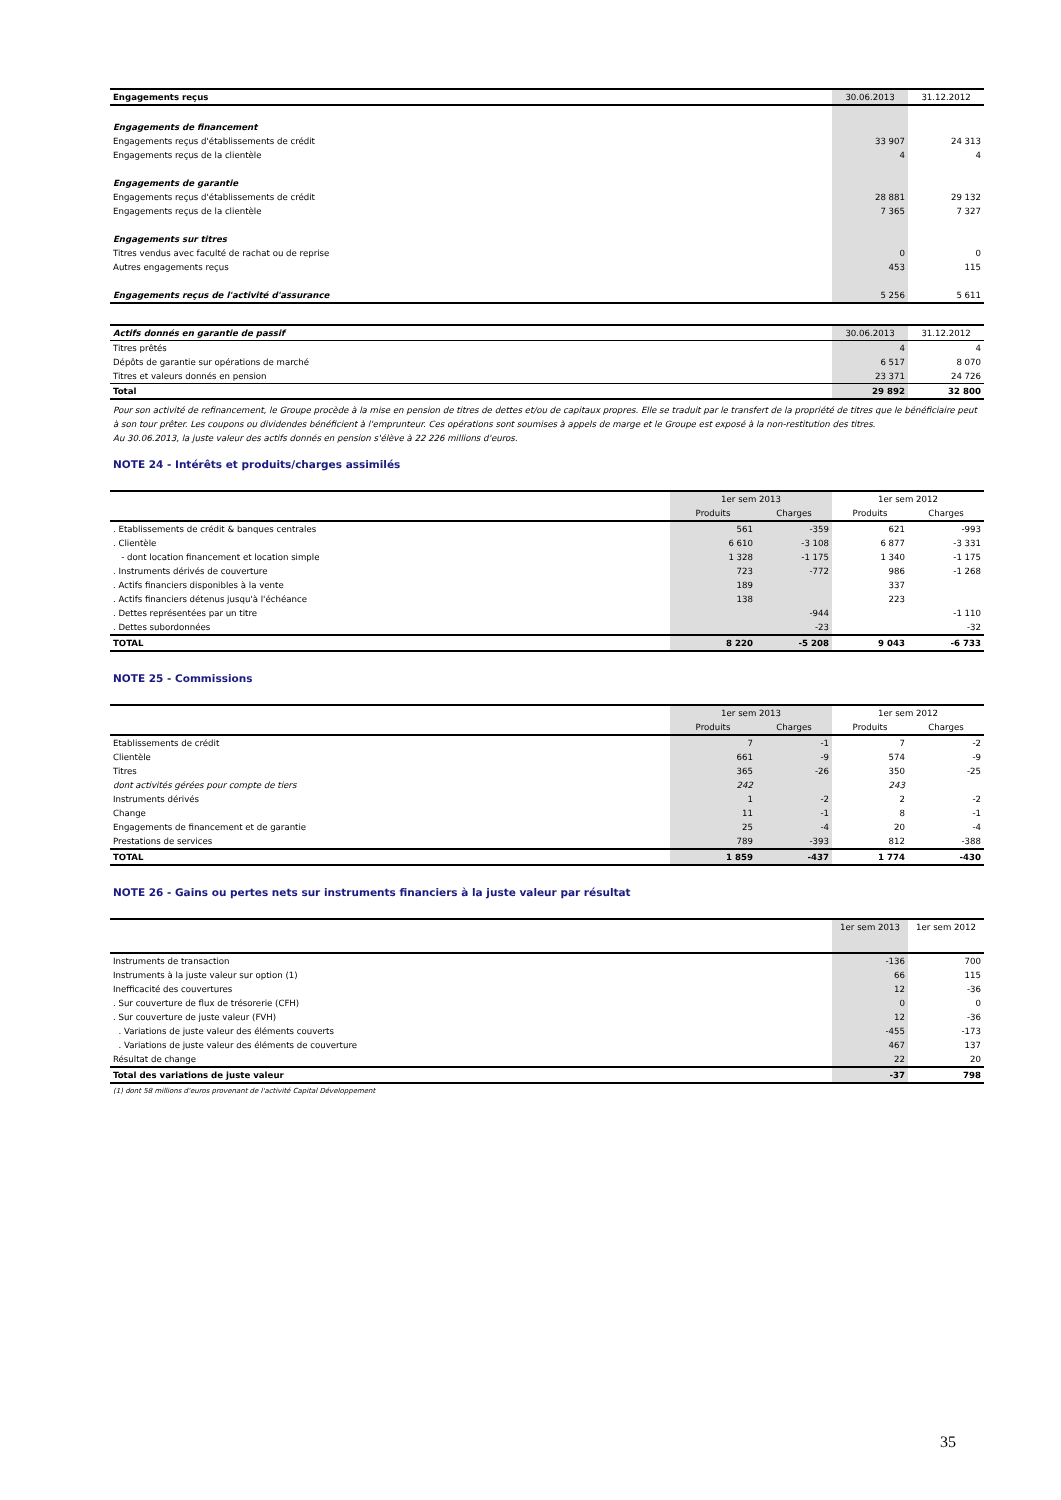| Engagements reçus | 30.06.2013 | 31.12.2012 |
| Engagements de financement | | |
| Engagements reçus d'établissements de crédit | 33 907 | 24 313 |
| Engagements reçus de la clientèle | 4 | 4 |
| Engagements de garantie | | |
| Engagements reçus d'établissements de crédit | 28 881 | 29 132 |
| Engagements reçus de la clientèle | 7 365 | 7 327 |
| Engagements sur titres | | |
| Titres vendus avec faculté de rachat ou de reprise | 0 | 0 |
| Autres engagements reçus | 453 | 115 |
| Engagements reçus de l'activité d'assurance | 5 256 | 5 611 |
| Actifs donnés en garantie de passif | 30.06.2013 | 31.12.2012 |
| Titres prêtés | 4 | 4 |
| Dépôts de garantie sur opérations de marché | 6 517 | 8 070 |
| Titres et valeurs donnés en pension | 23 371 | 24 726 |
| Total | 29 892 | 32 800 |
Pour son activité de refinancement, le Groupe procède à la mise en pension de titres de dettes et/ou de capitaux propres. Elle se traduit par le transfert de la propriété de titres que le bénéficiaire peut à son tour prêter. Les coupons ou dividendes bénéficient à l'emprunteur. Ces opérations sont soumises à appels de marge et le Groupe est exposé à la non-restitution des titres.
Au 30.06.2013, la juste valeur des actifs donnés en pension s'élève à 22 226 millions d'euros.
NOTE 24 - Intérêts et produits/charges assimilés
| | 1er sem 2013 | | 1er sem 2012 | |
| | Produits | Charges | Produits | Charges |
| . Etablissements de crédit & banques centrales | 561 | -359 | 621 | -993 |
| . Clientèle | 6 610 | -3 108 | 6 877 | -3 331 |
| - dont location financement et location simple | 1 328 | -1 175 | 1 340 | -1 175 |
| . Instruments dérivés de couverture | 723 | -772 | 986 | -1 268 |
| . Actifs financiers disponibles à la vente | 189 | | 337 | |
| . Actifs financiers détenus jusqu'à l'échéance | 138 | | 223 | |
| . Dettes représentées par un titre | | -944 | | -1 110 |
| . Dettes subordonnées | | -23 | | -32 |
| TOTAL | 8 220 | -5 208 | 9 043 | -6 733 |
NOTE 25 - Commissions
| | 1er sem 2013 | | 1er sem 2012 | |
| | Produits | Charges | Produits | Charges |
| Etablissements de crédit | 7 | -1 | 7 | -2 |
| Clientèle | 661 | -9 | 574 | -9 |
| Titres | 365 | -26 | 350 | -25 |
| dont activités gérées pour compte de tiers | 242 | | 243 | |
| Instruments dérivés | 1 | -2 | 2 | -2 |
| Change | 11 | -1 | 8 | -1 |
| Engagements de financement et de garantie | 25 | -4 | 20 | -4 |
| Prestations de services | 789 | -393 | 812 | -388 |
| TOTAL | 1 859 | -437 | 1 774 | -430 |
NOTE 26 - Gains ou pertes nets sur instruments financiers à la juste valeur par résultat
| | 1er sem 2013 | 1er sem 2012 |
| Instruments de transaction | -136 | 700 |
| Instruments à la juste valeur sur option (1) | 66 | 115 |
| Inefficacité des couvertures | 12 | -36 |
| . Sur couverture de flux de trésorerie (CFH) | 0 | 0 |
| . Sur couverture de juste valeur (FVH) | 12 | -36 |
| . Variations de juste valeur des éléments couverts | -455 | -173 |
| . Variations de juste valeur des éléments de couverture | 467 | 137 |
| Résultat de change | 22 | 20 |
| Total des variations de juste valeur | -37 | 798 |
(1) dont 58 millions d'euros provenant de l'activité Capital Développement
35